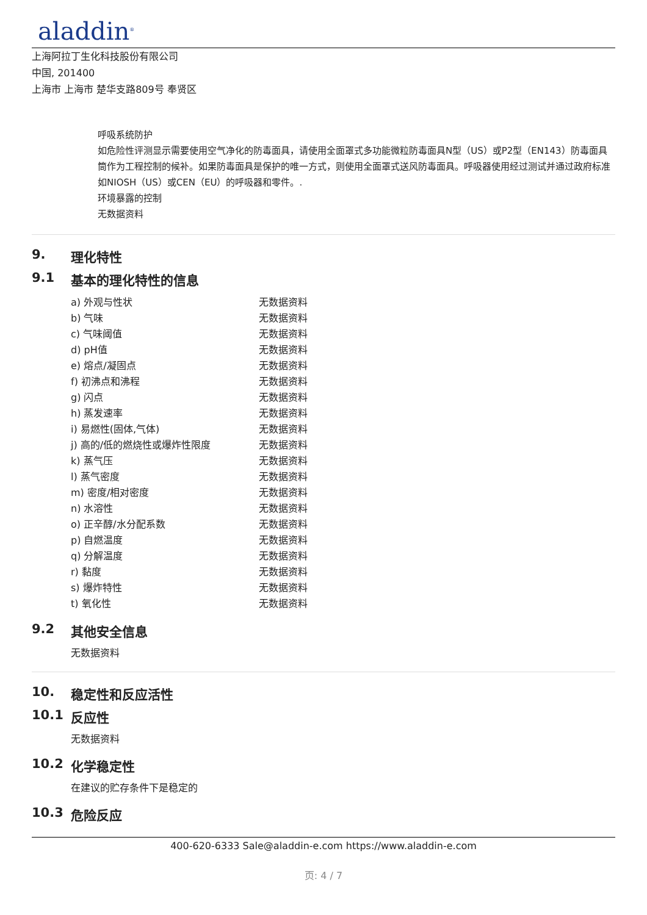aladdin<sup>®</sup>
上海阿拉丁生化科技股份有限公司
中国, 201400
上海市 上海市 楚华支路809号 奉贤区
呼吸系统防护
如危险性评测显示需要使用空气净化的防毒面具，请使用全面罩式多功能微粒防毒面具N型（US）或P2型（EN143）防毒面具筒作为工程控制的候补。如果防毒面具是保护的唯一方式，则使用全面罩式送风防毒面具。呼吸器使用经过测试并通过政府标准如NIOSH（US）或CEN（EU）的呼吸器和零件。.
环境暴露的控制
无数据资料
9. 理化特性
9.1 基本的理化特性的信息
| a) 外观与性状 | 无数据资料 |
| b) 气味 | 无数据资料 |
| c) 气味阈值 | 无数据资料 |
| d) pH值 | 无数据资料 |
| e) 熔点/凝固点 | 无数据资料 |
| f) 初沸点和沸程 | 无数据资料 |
| g) 闪点 | 无数据资料 |
| h) 蒸发速率 | 无数据资料 |
| i) 易燃性(固体,气体) | 无数据资料 |
| j) 高的/低的燃烧性或爆炸性限度 | 无数据资料 |
| k) 蒸气压 | 无数据资料 |
| l) 蒸气密度 | 无数据资料 |
| m) 密度/相对密度 | 无数据资料 |
| n) 水溶性 | 无数据资料 |
| o) 正辛醇/水分配系数 | 无数据资料 |
| p) 自燃温度 | 无数据资料 |
| q) 分解温度 | 无数据资料 |
| r) 黏度 | 无数据资料 |
| s) 爆炸特性 | 无数据资料 |
| t) 氧化性 | 无数据资料 |
9.2 其他安全信息
无数据资料
10. 稳定性和反应活性
10.1 反应性
无数据资料
10.2 化学稳定性
在建议的贮存条件下是稳定的
10.3 危险反应
400-620-6333 Sale@aladdin-e.com https://www.aladdin-e.com
页: 4 / 7